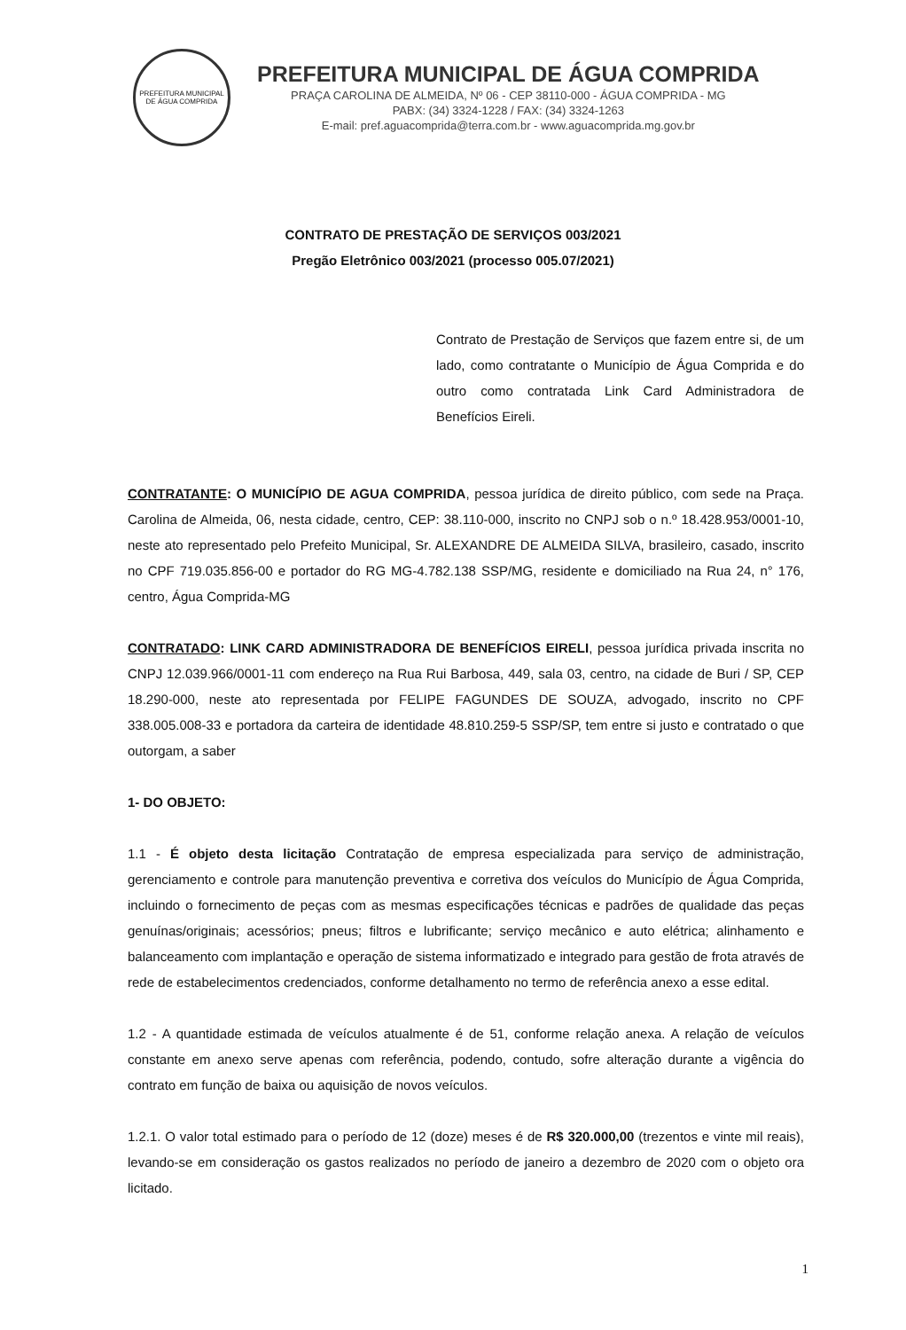PREFEITURA MUNICIPAL DE ÁGUA COMPRIDA
PREFEITURA MUNICIPAL DE ÁGUA COMPRIDA
PRAÇA CAROLINA DE ALMEIDA, Nº 06 - CEP 38110-000 - ÁGUA COMPRIDA - MG
PABX: (34) 3324-1228 / FAX: (34) 3324-1263
E-mail: pref.aguacomprida@terra.com.br - www.aguacomprida.mg.gov.br
CONTRATO DE PRESTAÇÃO DE SERVIÇOS 003/2021
Pregão Eletrônico 003/2021 (processo 005.07/2021)
Contrato de Prestação de Serviços que fazem entre si, de um lado, como contratante o Município de Água Comprida e do outro como contratada Link Card Administradora de Benefícios Eireli.
CONTRATANTE: O MUNICÍPIO DE AGUA COMPRIDA, pessoa jurídica de direito público, com sede na Praça. Carolina de Almeida, 06, nesta cidade, centro, CEP: 38.110-000, inscrito no CNPJ sob o n.º 18.428.953/0001-10, neste ato representado pelo Prefeito Municipal, Sr. ALEXANDRE DE ALMEIDA SILVA, brasileiro, casado, inscrito no CPF 719.035.856-00 e portador do RG MG-4.782.138 SSP/MG, residente e domiciliado na Rua 24, n° 176, centro, Água Comprida-MG
CONTRATADO: LINK CARD ADMINISTRADORA DE BENEFÍCIOS EIRELI, pessoa jurídica privada inscrita no CNPJ 12.039.966/0001-11 com endereço na Rua Rui Barbosa, 449, sala 03, centro, na cidade de Buri / SP, CEP 18.290-000, neste ato representada por FELIPE FAGUNDES DE SOUZA, advogado, inscrito no CPF 338.005.008-33 e portadora da carteira de identidade 48.810.259-5 SSP/SP, tem entre si justo e contratado o que outorgam, a saber
1- DO OBJETO:
1.1 - É objeto desta licitação Contratação de empresa especializada para serviço de administração, gerenciamento e controle para manutenção preventiva e corretiva dos veículos do Município de Água Comprida, incluindo o fornecimento de peças com as mesmas especificações técnicas e padrões de qualidade das peças genuínas/originais; acessórios; pneus; filtros e lubrificante; serviço mecânico e auto elétrica; alinhamento e balanceamento com implantação e operação de sistema informatizado e integrado para gestão de frota através de rede de estabelecimentos credenciados, conforme detalhamento no termo de referência anexo a esse edital.
1.2 - A quantidade estimada de veículos atualmente é de 51, conforme relação anexa. A relação de veículos constante em anexo serve apenas com referência, podendo, contudo, sofre alteração durante a vigência do contrato em função de baixa ou aquisição de novos veículos.
1.2.1. O valor total estimado para o período de 12 (doze) meses é de R$ 320.000,00 (trezentos e vinte mil reais), levando-se em consideração os gastos realizados no período de janeiro a dezembro de 2020 com o objeto ora licitado.
1